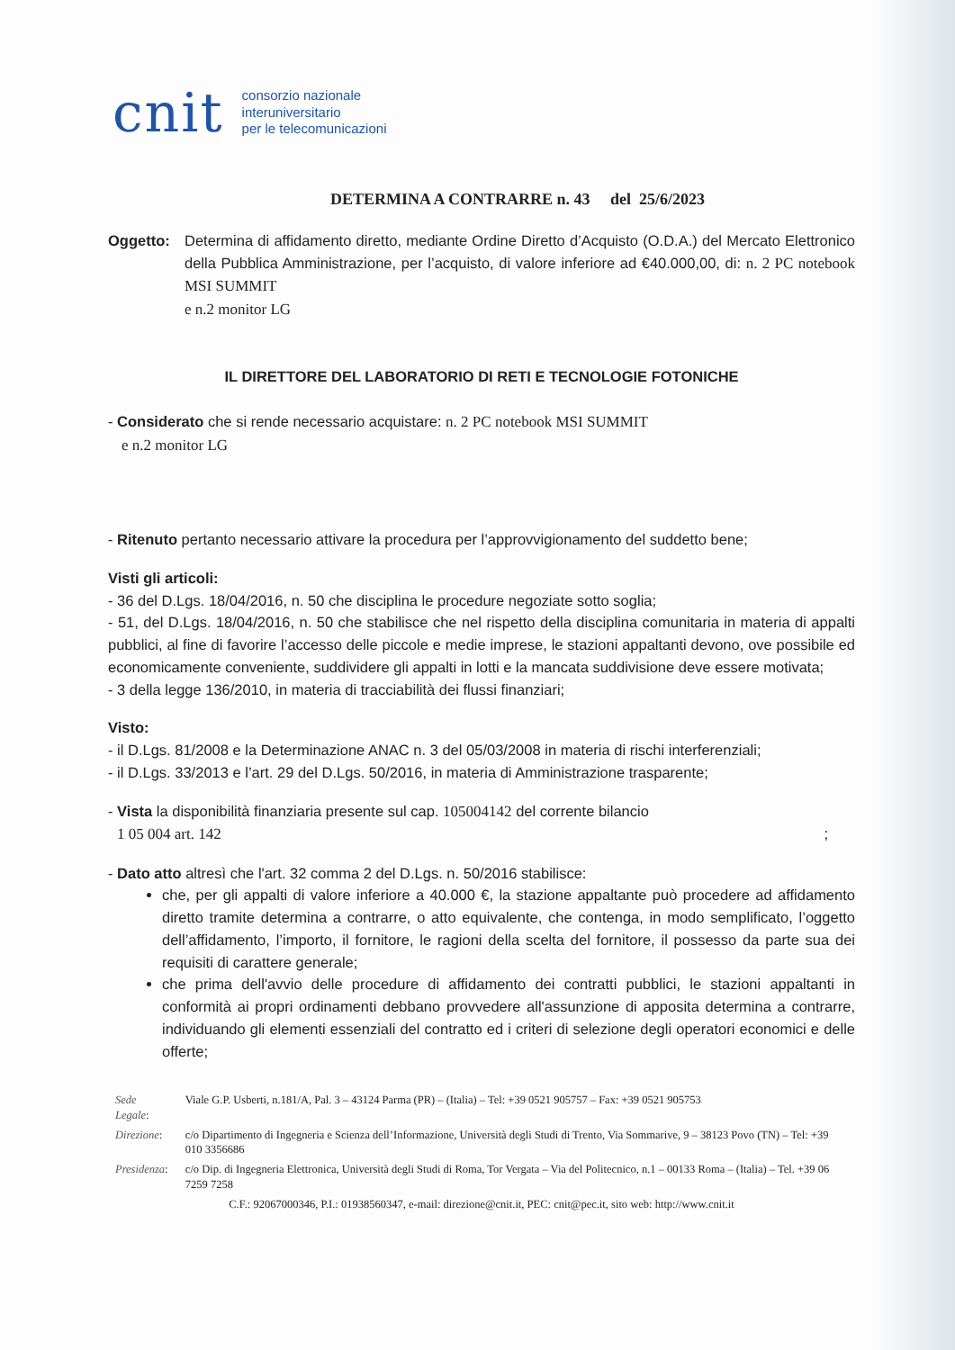cnit consorzio nazionale
interuniversitario
per le telecomunicazioni
DETERMINA A CONTRARRE n. 43 del 25/6/2023
Oggetto: Determina di affidamento diretto, mediante Ordine Diretto d’Acquisto (O.D.A.) del Mercato Elettronico della Pubblica Amministrazione, per l’acquisto, di valore inferiore ad €40.000,00, di: n. 2 PC notebook MSI SUMMIT
e n.2 monitor LG
IL DIRETTORE DEL LABORATORIO DI RETI E TECNOLOGIE FOTONICHE
- Considerato che si rende necessario acquistare: n. 2 PC notebook MSI SUMMIT
e n.2 monitor LG
- Ritenuto pertanto necessario attivare la procedura per l’approvvigionamento del suddetto bene;
Visti gli articoli:
- 36 del D.Lgs. 18/04/2016, n. 50 che disciplina le procedure negoziate sotto soglia;
- 51, del D.Lgs. 18/04/2016, n. 50 che stabilisce che nel rispetto della disciplina comunitaria in materia di appalti pubblici, al fine di favorire l’accesso delle piccole e medie imprese, le stazioni appaltanti devono, ove possibile ed economicamente conveniente, suddividere gli appalti in lotti e la mancata suddivisione deve essere motivata;
- 3 della legge 136/2010, in materia di tracciabilità dei flussi finanziari;
Visto:
- il D.Lgs. 81/2008 e la Determinazione ANAC n. 3 del 05/03/2008 in materia di rischi interferenziali;
- il D.Lgs. 33/2013 e l’art. 29 del D.Lgs. 50/2016, in materia di Amministrazione trasparente;
- Vista la disponibilità finanziaria presente sul cap. 105004142 del corrente bilancio
1 05 004 art. 142 ;
- Dato atto altresì che l'art. 32 comma 2 del D.Lgs. n. 50/2016 stabilisce:
che, per gli appalti di valore inferiore a 40.000 €, la stazione appaltante può procedere ad affidamento diretto tramite determina a contrarre, o atto equivalente, che contenga, in modo semplificato, l’oggetto dell’affidamento, l’importo, il fornitore, le ragioni della scelta del fornitore, il possesso da parte sua dei requisiti di carattere generale;
che prima dell'avvio delle procedure di affidamento dei contratti pubblici, le stazioni appaltanti in conformità ai propri ordinamenti debbano provvedere all'assunzione di apposita determina a contrarre, individuando gli elementi essenziali del contratto ed i criteri di selezione degli operatori economici e delle offerte;
| Sede Legale : | Viale G.P. Usberti, n.181/A, Pal. 3 – 43124 Parma (PR) – (Italia) – Tel: +39 0521 905757 – Fax: +39 0521 905753 |
| Direzione : | c/o Dipartimento di Ingegneria e Scienza dell’Informazione, Università degli Studi di Trento, Via Sommarive, 9 – 38123 Povo (TN) – Tel: +39 010 3356686 |
| Presidenza : | c/o Dip. di Ingegneria Elettronica, Università degli Studi di Roma, Tor Vergata – Via del Politecnico, n.1 – 00133 Roma – (Italia) – Tel. +39 06 7259 7258 |
| C.F.: 92067000346, P.I.: 01938560347, e-mail: direzione@cnit.it , PEC: cnit@pec.it , sito web: http://www.cnit.it | |